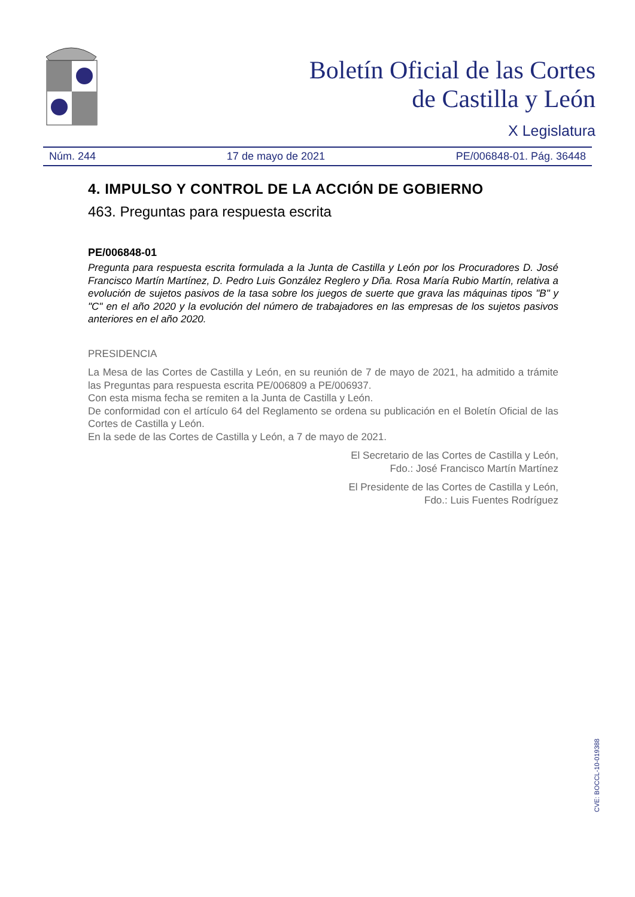Boletín Oficial de las Cortes
de Castilla y León
X Legislatura
Núm. 244 17 de mayo de 2021 PE/006848-01. Pág. 36448
4. IMPULSO Y CONTROL DE LA ACCIÓN DE GOBIERNO
463. Preguntas para respuesta escrita
PE/006848-01
Pregunta para respuesta escrita formulada a la Junta de Castilla y León por los Procuradores D. José Francisco Martín Martínez, D. Pedro Luis González Reglero y Dña. Rosa María Rubio Martín, relativa a evolución de sujetos pasivos de la tasa sobre los juegos de suerte que grava las máquinas tipos "B" y "C" en el año 2020 y la evolución del número de trabajadores en las empresas de los sujetos pasivos anteriores en el año 2020.
PRESIDENCIA
La Mesa de las Cortes de Castilla y León, en su reunión de 7 de mayo de 2021, ha admitido a trámite las Preguntas para respuesta escrita PE/006809 a PE/006937.
Con esta misma fecha se remiten a la Junta de Castilla y León.
De conformidad con el artículo 64 del Reglamento se ordena su publicación en el Boletín Oficial de las Cortes de Castilla y León.
En la sede de las Cortes de Castilla y León, a 7 de mayo de 2021.
El Secretario de las Cortes de Castilla y León,
Fdo.: José Francisco Martín Martínez
El Presidente de las Cortes de Castilla y León,
Fdo.: Luis Fuentes Rodríguez
CVE: BOCCL-10-019388